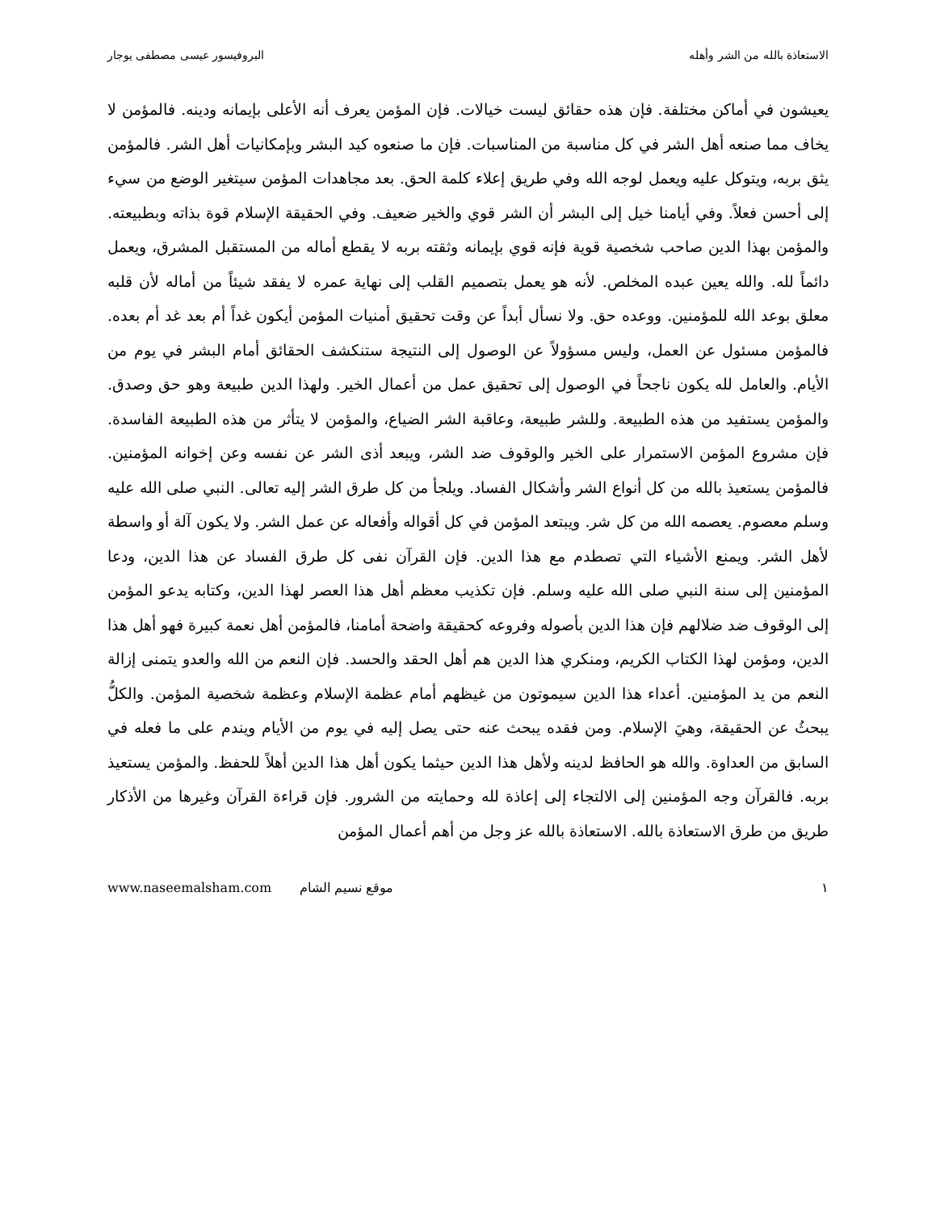الاستعاذة بالله من الشر وأهله البروفيسور عيسى مصطفى يوجار
يعيشون في أماكن مختلفة. فإن هذه حقائق ليست خيالات. فإن المؤمن يعرف أنه الأعلى بإيمانه ودينه. فالمؤمن لا يخاف مما صنعه أهل الشر في كل مناسبة من المناسبات. فإن ما صنعوه كيد البشر وبإمكانيات أهل الشر. فالمؤمن يثق بربه، ويتوكل عليه ويعمل لوجه الله وفي طريق إعلاء كلمة الحق. بعد مجاهدات المؤمن سيتغير الوضع من سيء إلى أحسن فعلاً. وفي أيامنا خيل إلى البشر أن الشر قوي والخير ضعيف. وفي الحقيقة الإسلام قوة بذاته وبطبيعته. والمؤمن بهذا الدين صاحب شخصية قوية فإنه قوي بإيمانه وثقته بربه لا يقطع أماله من المستقبل المشرق، ويعمل دائماً لله. والله يعين عبده المخلص. لأنه هو يعمل بتصميم القلب إلى نهاية عمره لا يفقد شيئاً من أماله لأن قلبه معلق بوعد الله للمؤمنين. ووعده حق. ولا نسأل أبداً عن وقت تحقيق أمنيات المؤمن أيكون غداً أم بعد غد أم بعده. فالمؤمن مسئول عن العمل، وليس مسؤولاً عن الوصول إلى النتيجة ستنكشف الحقائق أمام البشر في يوم من الأيام. والعامل لله يكون ناجحاً في الوصول إلى تحقيق عمل من أعمال الخير. ولهذا الدين طبيعة وهو حق وصدق. والمؤمن يستفيد من هذه الطبيعة. وللشر طبيعة، وعاقبة الشر الضياع، والمؤمن لا يتأثر من هذه الطبيعة الفاسدة. فإن مشروع المؤمن الاستمرار على الخير والوقوف ضد الشر، ويبعد أذى الشر عن نفسه وعن إخوانه المؤمنين. فالمؤمن يستعيذ بالله من كل أنواع الشر وأشكال الفساد. ويلجأ من كل طرق الشر إليه تعالى. النبي صلى الله عليه وسلم معصوم. يعصمه الله من كل شر. ويبتعد المؤمن في كل أقواله وأفعاله عن عمل الشر. ولا يكون آلة أو واسطة لأهل الشر. ويمنع الأشياء التي تصطدم مع هذا الدين. فإن القرآن نفى كل طرق الفساد عن هذا الدين، ودعا المؤمنين إلى سنة النبي صلى الله عليه وسلم. فإن تكذيب معظم أهل هذا العصر لهذا الدين، وكتابه يدعو المؤمن إلى الوقوف ضد ضلالهم فإن هذا الدين بأصوله وفروعه كحقيقة واضحة أمامنا، فالمؤمن أهل نعمة كبيرة فهو أهل هذا الدين، ومؤمن لهذا الكتاب الكريم، ومنكري هذا الدين هم أهل الحقد والحسد. فإن النعم من الله والعدو يتمنى إزالة النعم من يد المؤمنين. أعداء هذا الدين سيموتون من غيظهم أمام عظمة الإسلام وعظمة شخصية المؤمن. والكلُّ يبحثُ عن الحقيقة، وهيَ الإسلام. ومن فقده يبحث عنه حتى يصل إليه في يوم من الأيام ويندم على ما فعله في السابق من العداوة. والله هو الحافظ لدينه ولأهل هذا الدين حيثما يكون أهل هذا الدين أهلاً للحفظ. والمؤمن يستعيذ بربه. فالقرآن وجه المؤمنين إلى الالتجاء إلى إعاذة لله وحمايته من الشرور. فإن قراءة القرآن وغيرها من الأذكار طريق من طرق الاستعاذة بالله. الاستعاذة بالله عز وجل من أهم أعمال المؤمن
١ موقع نسيم الشام www.naseemalsham.com